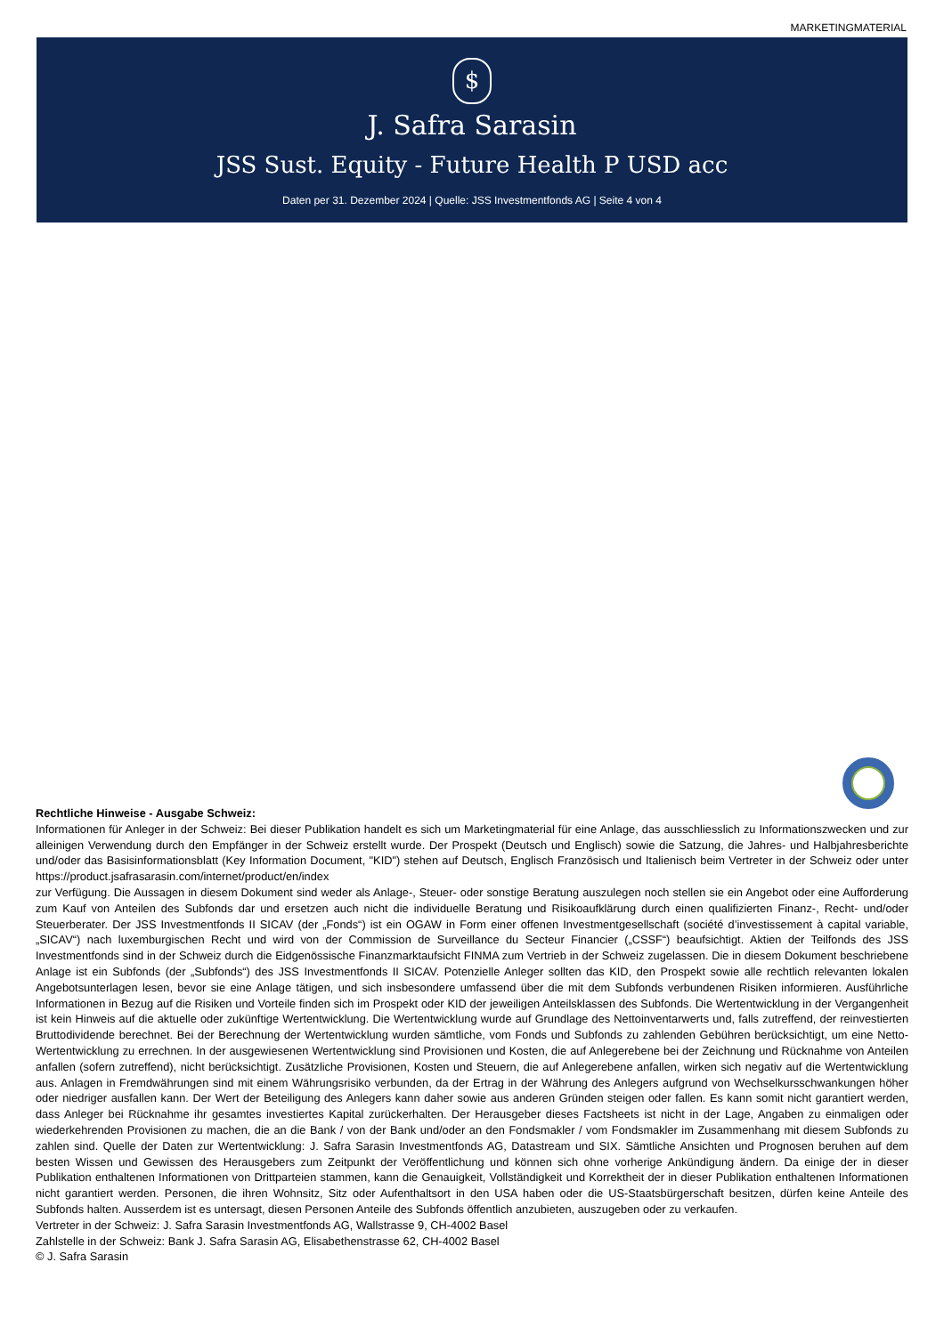MARKETINGMATERIAL
$
J. Safra Sarasin
JSS Sust. Equity - Future Health P USD acc
Daten per 31. Dezember 2024 | Quelle: JSS Investmentfonds AG | Seite 4 von 4
Rechtliche Hinweise - Ausgabe Schweiz:
Informationen für Anleger in der Schweiz: Bei dieser Publikation handelt es sich um Marketingmaterial für eine Anlage, das ausschliesslich zu Informationszwecken und zur alleinigen Verwendung durch den Empfänger in der Schweiz erstellt wurde. Der Prospekt (Deutsch und Englisch) sowie die Satzung, die Jahres- und Halbjahresberichte und/oder das Basisinformationsblatt (Key Information Document, "KID") stehen auf Deutsch, Englisch Französisch und Italienisch beim Vertreter in der Schweiz oder unter https://product.jsafrasarasin.com/internet/product/en/index
zur Verfügung. Die Aussagen in diesem Dokument sind weder als Anlage-, Steuer- oder sonstige Beratung auszulegen noch stellen sie ein Angebot oder eine Aufforderung zum Kauf von Anteilen des Subfonds dar und ersetzen auch nicht die individuelle Beratung und Risikoaufklärung durch einen qualifizierten Finanz-, Recht- und/oder Steuerberater. Der JSS Investmentfonds II SICAV (der „Fonds“) ist ein OGAW in Form einer offenen Investmentgesellschaft (société d’investissement à capital variable, „SICAV“) nach luxemburgischen Recht und wird von der Commission de Surveillance du Secteur Financier („CSSF“) beaufsichtigt. Aktien der Teilfonds des JSS Investmentfonds sind in der Schweiz durch die Eidgenössische Finanzmarktaufsicht FINMA zum Vertrieb in der Schweiz zugelassen. Die in diesem Dokument beschriebene Anlage ist ein Subfonds (der „Subfonds“) des JSS Investmentfonds II SICAV. Potenzielle Anleger sollten das KID, den Prospekt sowie alle rechtlich relevanten lokalen Angebotsunterlagen lesen, bevor sie eine Anlage tätigen, und sich insbesondere umfassend über die mit dem Subfonds verbundenen Risiken informieren. Ausführliche Informationen in Bezug auf die Risiken und Vorteile finden sich im Prospekt oder KID der jeweiligen Anteilsklassen des Subfonds. Die Wertentwicklung in der Vergangenheit ist kein Hinweis auf die aktuelle oder zukünftige Wertentwicklung. Die Wertentwicklung wurde auf Grundlage des Nettoinventarwerts und, falls zutreffend, der reinvestierten Bruttodividende berechnet. Bei der Berechnung der Wertentwicklung wurden sämtliche, vom Fonds und Subfonds zu zahlenden Gebühren berücksichtigt, um eine Netto-Wertentwicklung zu errechnen. In der ausgewiesenen Wertentwicklung sind Provisionen und Kosten, die auf Anlegerebene bei der Zeichnung und Rücknahme von Anteilen anfallen (sofern zutreffend), nicht berücksichtigt. Zusätzliche Provisionen, Kosten und Steuern, die auf Anlegerebene anfallen, wirken sich negativ auf die Wertentwicklung aus. Anlagen in Fremdwährungen sind mit einem Währungsrisiko verbunden, da der Ertrag in der Währung des Anlegers aufgrund von Wechselkursschwankungen höher oder niedriger ausfallen kann. Der Wert der Beteiligung des Anlegers kann daher sowie aus anderen Gründen steigen oder fallen. Es kann somit nicht garantiert werden, dass Anleger bei Rücknahme ihr gesamtes investiertes Kapital zurückerhalten. Der Herausgeber dieses Factsheets ist nicht in der Lage, Angaben zu einmaligen oder wiederkehrenden Provisionen zu machen, die an die Bank / von der Bank und/oder an den Fondsmakler / vom Fondsmakler im Zusammenhang mit diesem Subfonds zu zahlen sind. Quelle der Daten zur Wertentwicklung: J. Safra Sarasin Investmentfonds AG, Datastream und SIX. Sämtliche Ansichten und Prognosen beruhen auf dem besten Wissen und Gewissen des Herausgebers zum Zeitpunkt der Veröffentlichung und können sich ohne vorherige Ankündigung ändern. Da einige der in dieser Publikation enthaltenen Informationen von Drittparteien stammen, kann die Genauigkeit, Vollständigkeit und Korrektheit der in dieser Publikation enthaltenen Informationen nicht garantiert werden. Personen, die ihren Wohnsitz, Sitz oder Aufenthaltsort in den USA haben oder die US-Staatsbürgerschaft besitzen, dürfen keine Anteile des Subfonds halten. Ausserdem ist es untersagt, diesen Personen Anteile des Subfonds öffentlich anzubieten, auszugeben oder zu verkaufen.
Vertreter in der Schweiz: J. Safra Sarasin Investmentfonds AG, Wallstrasse 9, CH-4002 Basel
Zahlstelle in der Schweiz: Bank J. Safra Sarasin AG, Elisabethenstrasse 62, CH-4002 Basel
© J. Safra Sarasin